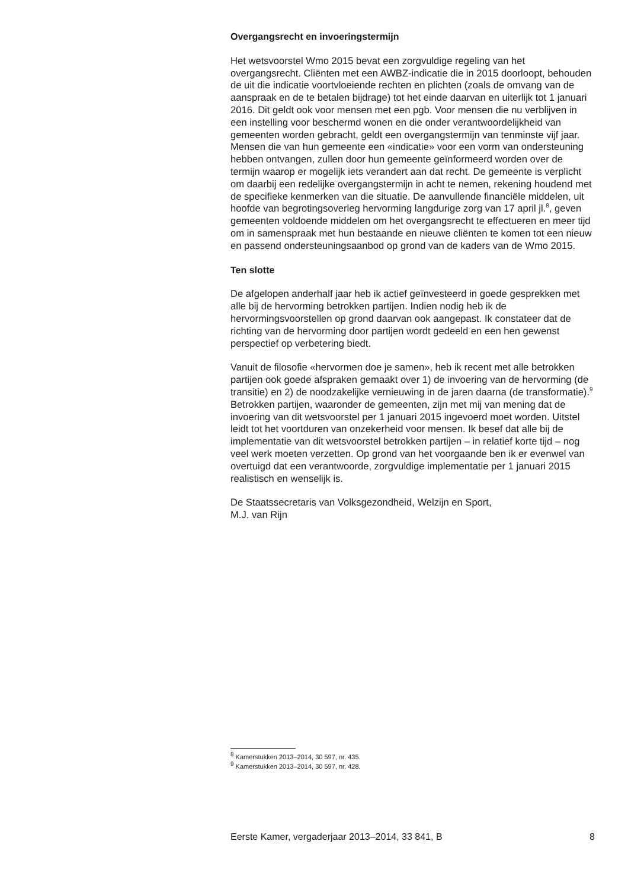Overgangsrecht en invoeringstermijn
Het wetsvoorstel Wmo 2015 bevat een zorgvuldige regeling van het overgangsrecht. Cliënten met een AWBZ-indicatie die in 2015 doorloopt, behouden de uit die indicatie voortvloeiende rechten en plichten (zoals de omvang van de aanspraak en de te betalen bijdrage) tot het einde daarvan en uiterlijk tot 1 januari 2016. Dit geldt ook voor mensen met een pgb. Voor mensen die nu verblijven in een instelling voor beschermd wonen en die onder verantwoordelijkheid van gemeenten worden gebracht, geldt een overgangstermijn van tenminste vijf jaar. Mensen die van hun gemeente een «indicatie» voor een vorm van ondersteuning hebben ontvangen, zullen door hun gemeente geïnformeerd worden over de termijn waarop er mogelijk iets verandert aan dat recht. De gemeente is verplicht om daarbij een redelijke overgangstermijn in acht te nemen, rekening houdend met de specifieke kenmerken van die situatie. De aanvullende financiële middelen, uit hoofde van begrotingsoverleg hervorming langdurige zorg van 17 april jl.<sup>8</sup>, geven gemeenten voldoende middelen om het overgangsrecht te effectueren en meer tijd om in samenspraak met hun bestaande en nieuwe cliënten te komen tot een nieuw en passend ondersteuningsaanbod op grond van de kaders van de Wmo 2015.
Ten slotte
De afgelopen anderhalf jaar heb ik actief geïnvesteerd in goede gesprekken met alle bij de hervorming betrokken partijen. Indien nodig heb ik de hervormingsvoorstellen op grond daarvan ook aangepast. Ik constateer dat de richting van de hervorming door partijen wordt gedeeld en een hen gewenst perspectief op verbetering biedt.
Vanuit de filosofie «hervormen doe je samen», heb ik recent met alle betrokken partijen ook goede afspraken gemaakt over 1) de invoering van de hervorming (de transitie) en 2) de noodzakelijke vernieuwing in de jaren daarna (de transformatie).<sup>9</sup>
Betrokken partijen, waaronder de gemeenten, zijn met mij van mening dat de invoering van dit wetsvoorstel per 1 januari 2015 ingevoerd moet worden. Uitstel leidt tot het voortduren van onzekerheid voor mensen. Ik besef dat alle bij de implementatie van dit wetsvoorstel betrokken partijen – in relatief korte tijd – nog veel werk moeten verzetten. Op grond van het voorgaande ben ik er evenwel van overtuigd dat een verantwoorde, zorgvuldige implementatie per 1 januari 2015 realistisch en wenselijk is.
De Staatssecretaris van Volksgezondheid, Welzijn en Sport,
M.J. van Rijn
<sup>8</sup> Kamerstukken 2013–2014, 30 597, nr. 435.
<sup>9</sup> Kamerstukken 2013–2014, 30 597, nr. 428.
Eerste Kamer, vergaderjaar 2013–2014, 33 841, B 8